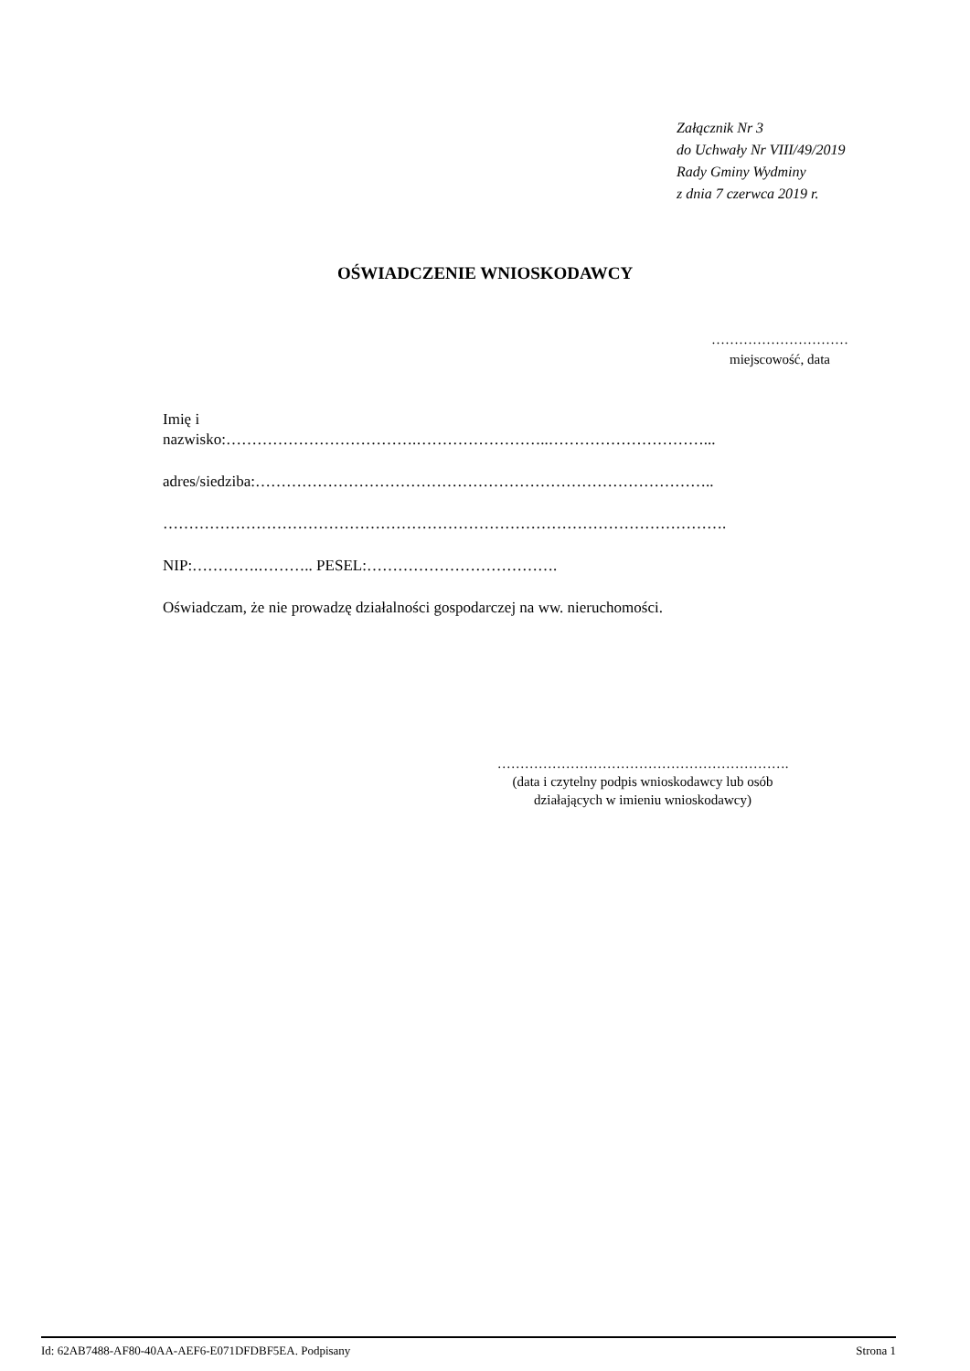Załącznik Nr 3
do Uchwały Nr VIII/49/2019
Rady Gminy Wydminy
z dnia 7 czerwca 2019 r.
OŚWIADCZENIE WNIOSKODAWCY
…………………………
miejscowość, data
Imię i
nazwisko:……………………………….……………………..…………………………...
adres/siedziba:……………………………………………………………………………..
……………………………………………………………………………………………….
NIP:………….……….. PESEL:……………………………….
Oświadczam, że nie prowadzę działalności gospodarczej na ww. nieruchomości.
……………………………………………………….
(data i czytelny podpis wnioskodawcy lub osób
działających w imieniu wnioskodawcy)
Id: 62AB7488-AF80-40AA-AEF6-E071DFDBF5EA. Podpisany Strona 1